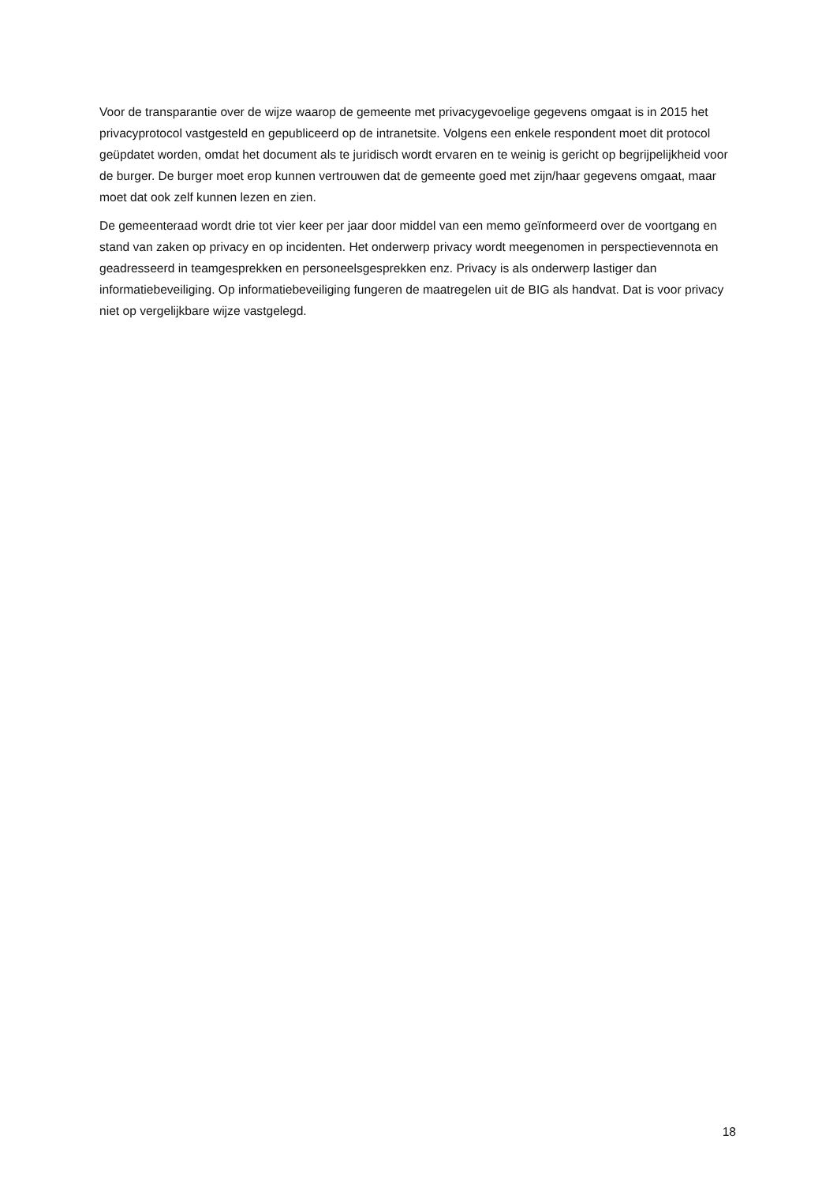Voor de transparantie over de wijze waarop de gemeente met privacygevoelige gegevens omgaat is in 2015 het privacyprotocol vastgesteld en gepubliceerd op de intranetsite. Volgens een enkele respondent moet dit protocol geüpdatet worden, omdat het document als te juridisch wordt ervaren en te weinig is gericht op begrijpelijkheid voor de burger. De burger moet erop kunnen vertrouwen dat de gemeente goed met zijn/haar gegevens omgaat, maar moet dat ook zelf kunnen lezen en zien.
De gemeenteraad wordt drie tot vier keer per jaar door middel van een memo geïnformeerd over de voortgang en stand van zaken op privacy en op incidenten. Het onderwerp privacy wordt meegenomen in perspectievennota en geadresseerd in teamgesprekken en personeelsgesprekken enz. Privacy is als onderwerp lastiger dan informatiebeveiliging. Op informatiebeveiliging fungeren de maatregelen uit de BIG als handvat. Dat is voor privacy niet op vergelijkbare wijze vastgelegd.
18